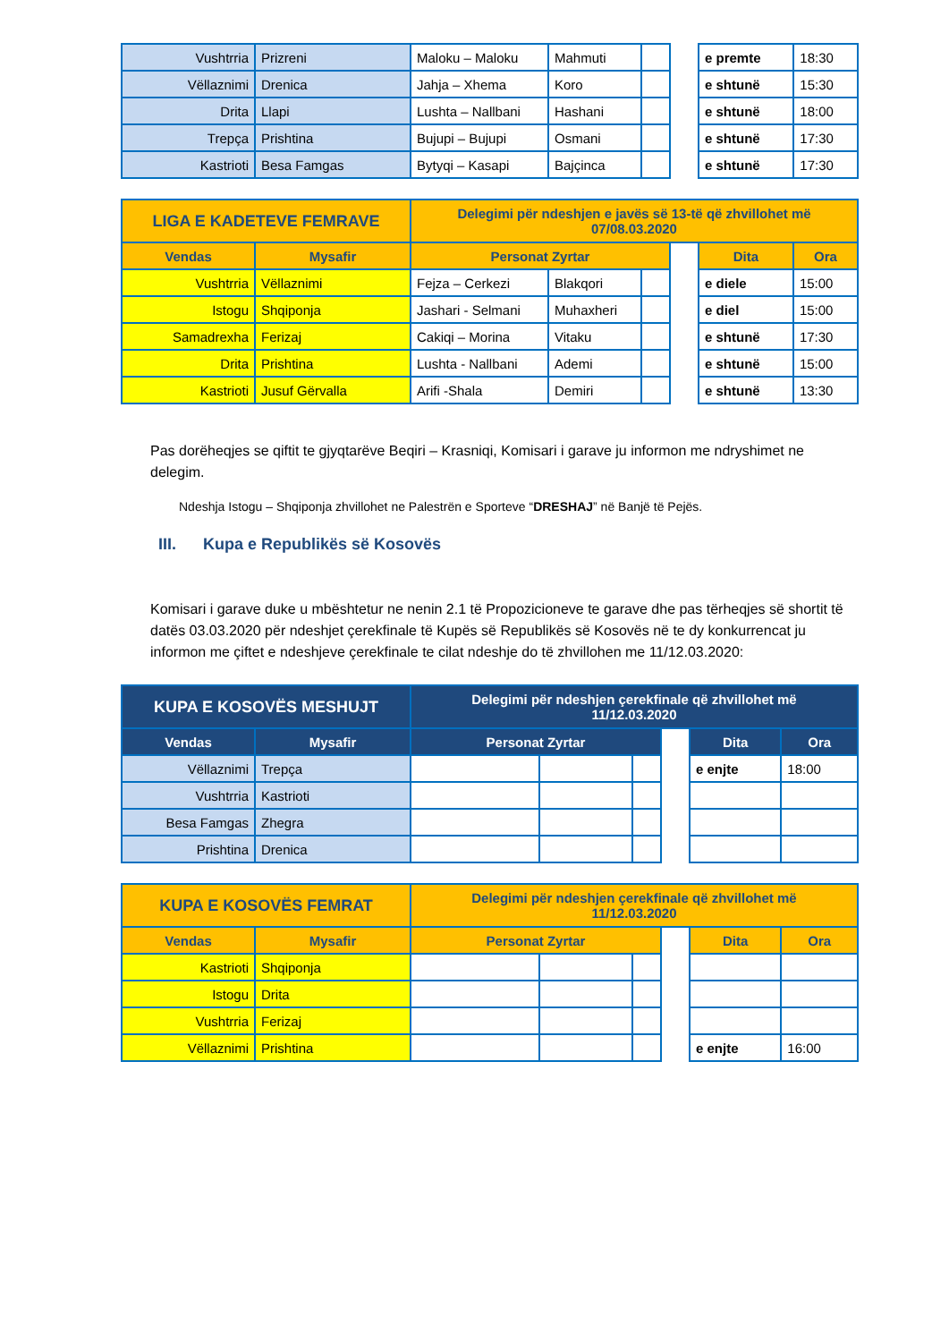| Vushtrria | Prizreni | Maloku – Maloku | Mahmuti | | | e premte | 18:30 |
| Vëllaznimi | Drenica | Jahja – Xhema | Koro | | | e shtunë | 15:30 |
| Drita | Llapi | Lushta – Nallbani | Hashani | | | e shtunë | 18:00 |
| Trepça | Prishtina | Bujupi – Bujupi | Osmani | | | e shtunë | 17:30 |
| Kastrioti | Besa Famgas | Bytyqi – Kasapi | Bajçinca | | | e shtunë | 17:30 |
| LIGA E KADETEVE FEMRAVE | | Delegimi për ndeshjen e javës së 13-të që zhvillohet më 07/08.03.2020 | | | | | |
| --- | --- | --- | --- | --- | --- | --- | --- |
| Vendas | Mysafir | Personat Zyrtar | | | | Dita | Ora |
| Vushtrria | Vëllaznimi | Fejza – Cerkezi | Blakqori | | | e diele | 15:00 |
| Istogu | Shqiponja | Jashari - Selmani | Muhaxheri | | | e diel | 15:00 |
| Samadrexha | Ferizaj | Cakiqi – Morina | Vitaku | | | e shtunë | 17:30 |
| Drita | Prishtina | Lushta - Nallbani | Ademi | | | e shtunë | 15:00 |
| Kastrioti | Jusuf Gërvalla | Arifi -Shala | Demiri | | | e shtunë | 13:30 |
Pas dorëheqjes se qiftit te gjyqtarëve Beqiri – Krasniqi, Komisari i garave ju informon me ndryshimet ne delegim.
Ndeshja Istogu – Shqiponja zhvillohet ne Palestrën e Sporteve “DRESHAJ” në Banjë të Pejës.
III. Kupa e Republikës së Kosovës
Komisari i garave duke u mbështetur ne nenin 2.1 të Propozicioneve te garave dhe pas tërheqjes së shortit të datës 03.03.2020 për ndeshjet çerekfinale të Kupës së Republikës së Kosovës në te dy konkurrencat ju informon me çiftet e ndeshjeve çerekfinale te cilat ndeshje do të zhvillohen me 11/12.03.2020:
| KUPA E KOSOVËS MESHUJT | | Delegimi për ndeshjen çerekfinale që zhvillohet më 11/12.03.2020 | | | | | |
| --- | --- | --- | --- | --- | --- | --- | --- |
| Vendas | Mysafir | Personat Zyrtar | | | | Dita | Ora |
| Vëllaznimi | Trepça | | | | | e enjte | 18:00 |
| Vushtrria | Kastrioti | | | | | | |
| Besa Famgas | Zhegra | | | | | | |
| Prishtina | Drenica | | | | | | |
| KUPA E KOSOVËS FEMRAT | | Delegimi për ndeshjen çerekfinale që zhvillohet më 11/12.03.2020 | | | | | |
| --- | --- | --- | --- | --- | --- | --- | --- |
| Vendas | Mysafir | Personat Zyrtar | | | | Dita | Ora |
| Kastrioti | Shqiponja | | | | | | |
| Istogu | Drita | | | | | | |
| Vushtrria | Ferizaj | | | | | | |
| Vëllaznimi | Prishtina | | | | | e enjte | 16:00 |